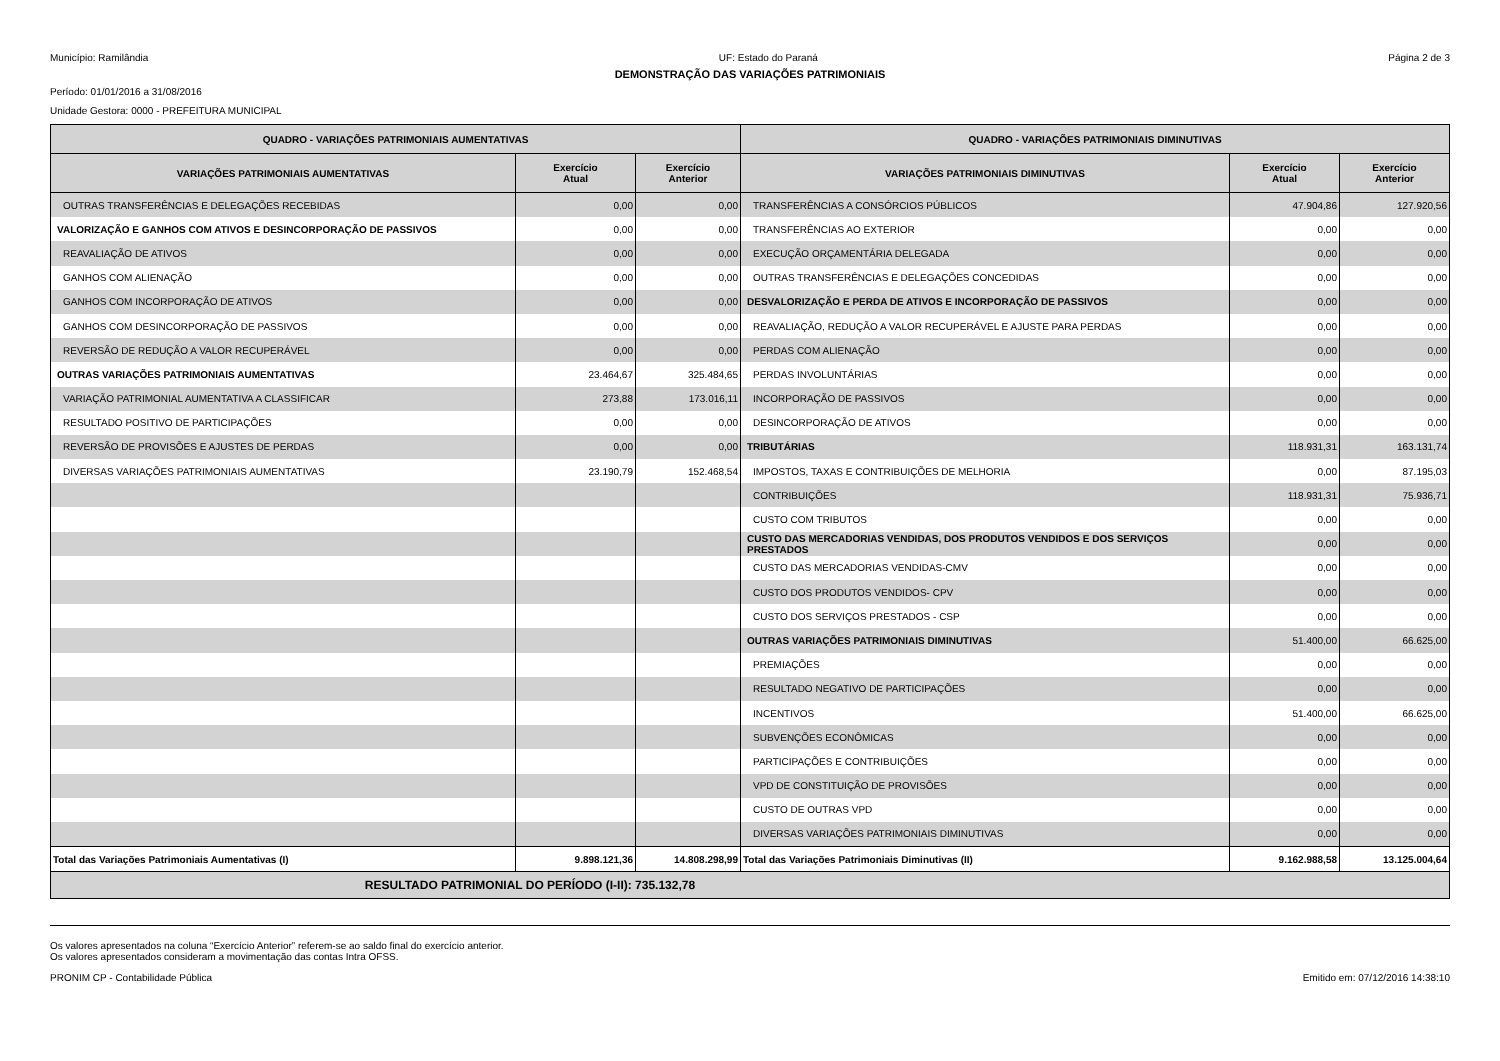Município: Ramilândia UF: Estado do Paraná Página 2 de 3
DEMONSTRAÇÃO DAS VARIAÇÕES PATRIMONIAIS
Período: 01/01/2016 a 31/08/2016
Unidade Gestora: 0000 - PREFEITURA MUNICIPAL
| QUADRO - VARIAÇÕES PATRIMONIAIS AUMENTATIVAS | | | QUADRO - VARIAÇÕES PATRIMONIAIS DIMINUTIVAS | | |
| --- | --- | --- | --- | --- | --- |
| VARIAÇÕES PATRIMONIAIS AUMENTATIVAS | Exercício Atual | Exercício Anterior | VARIAÇÕES PATRIMONIAIS DIMINUTIVAS | Exercício Atual | Exercício Anterior |
| OUTRAS TRANSFERÊNCIAS E DELEGAÇÕES RECEBIDAS | 0,00 | 0,00 | TRANSFERÊNCIAS A CONSÓRCIOS PÚBLICOS | 47.904,86 | 127.920,56 |
| VALORIZAÇÃO E GANHOS COM ATIVOS E DESINCORPORAÇÃO DE PASSIVOS | 0,00 | 0,00 | TRANSFERÊNCIAS AO EXTERIOR | 0,00 | 0,00 |
| REAVALIAÇÃO DE ATIVOS | 0,00 | 0,00 | EXECUÇÃO ORÇAMENTÁRIA DELEGADA | 0,00 | 0,00 |
| GANHOS COM ALIENAÇÃO | 0,00 | 0,00 | OUTRAS TRANSFERÊNCIAS E DELEGAÇÕES CONCEDIDAS | 0,00 | 0,00 |
| GANHOS COM INCORPORAÇÃO DE ATIVOS | 0,00 | 0,00 | DESVALORIZAÇÃO E PERDA DE ATIVOS E INCORPORAÇÃO DE PASSIVOS | 0,00 | 0,00 |
| GANHOS COM DESINCORPORAÇÃO DE PASSIVOS | 0,00 | 0,00 | REAVALIAÇÃO, REDUÇÃO A VALOR RECUPERÁVEL E AJUSTE PARA PERDAS | 0,00 | 0,00 |
| REVERSÃO DE REDUÇÃO A VALOR RECUPERÁVEL | 0,00 | 0,00 | PERDAS COM ALIENAÇÃO | 0,00 | 0,00 |
| OUTRAS VARIAÇÕES PATRIMONIAIS AUMENTATIVAS | 23.464,67 | 325.484,65 | PERDAS INVOLUNTÁRIAS | 0,00 | 0,00 |
| VARIAÇÃO PATRIMONIAL AUMENTATIVA A CLASSIFICAR | 273,88 | 173.016,11 | INCORPORAÇÃO DE PASSIVOS | 0,00 | 0,00 |
| RESULTADO POSITIVO DE PARTICIPAÇÕES | 0,00 | 0,00 | DESINCORPORAÇÃO DE ATIVOS | 0,00 | 0,00 |
| REVERSÃO DE PROVISÕES E AJUSTES DE PERDAS | 0,00 | 0,00 | TRIBUTÁRIAS | 118.931,31 | 163.131,74 |
| DIVERSAS VARIAÇÕES PATRIMONIAIS AUMENTATIVAS | 23.190,79 | 152.468,54 | IMPOSTOS, TAXAS E CONTRIBUIÇÕES DE MELHORIA | 0,00 | 87.195,03 |
| | | | CONTRIBUIÇÕES | 118.931,31 | 75.936,71 |
| | | | CUSTO COM TRIBUTOS | 0,00 | 0,00 |
| | | | CUSTO DAS MERCADORIAS VENDIDAS, DOS PRODUTOS VENDIDOS E DOS SERVIÇOS PRESTADOS | 0,00 | 0,00 |
| | | | CUSTO DAS MERCADORIAS VENDIDAS-CMV | 0,00 | 0,00 |
| | | | CUSTO DOS PRODUTOS VENDIDOS- CPV | 0,00 | 0,00 |
| | | | CUSTO DOS SERVIÇOS PRESTADOS - CSP | 0,00 | 0,00 |
| | | | OUTRAS VARIAÇÕES PATRIMONIAIS DIMINUTIVAS | 51.400,00 | 66.625,00 |
| | | | PREMIAÇÕES | 0,00 | 0,00 |
| | | | RESULTADO NEGATIVO DE PARTICIPAÇÕES | 0,00 | 0,00 |
| | | | INCENTIVOS | 51.400,00 | 66.625,00 |
| | | | SUBVENÇÕES ECONÔMICAS | 0,00 | 0,00 |
| | | | PARTICIPAÇÕES E CONTRIBUIÇÕES | 0,00 | 0,00 |
| | | | VPD DE CONSTITUIÇÃO DE PROVISÕES | 0,00 | 0,00 |
| | | | CUSTO DE OUTRAS VPD | 0,00 | 0,00 |
| | | | DIVERSAS VARIAÇÕES PATRIMONIAIS DIMINUTIVAS | 0,00 | 0,00 |
| Total das Variações Patrimoniais Aumentativas (I) | 9.898.121,36 | 14.808.298,99 | Total das Variações Patrimoniais Diminutivas (II) | 9.162.988,58 | 13.125.004,64 |
| RESULTADO PATRIMONIAL DO PERÍODO (I-II): 735.132,78 | | | | | |
Os valores apresentados na coluna “Exercício Anterior” referem-se ao saldo final do exercício anterior.
Os valores apresentados consideram a movimentação das contas Intra OFSS.
PRONIM CP - Contabilidade Pública Emitido em: 07/12/2016 14:38:10